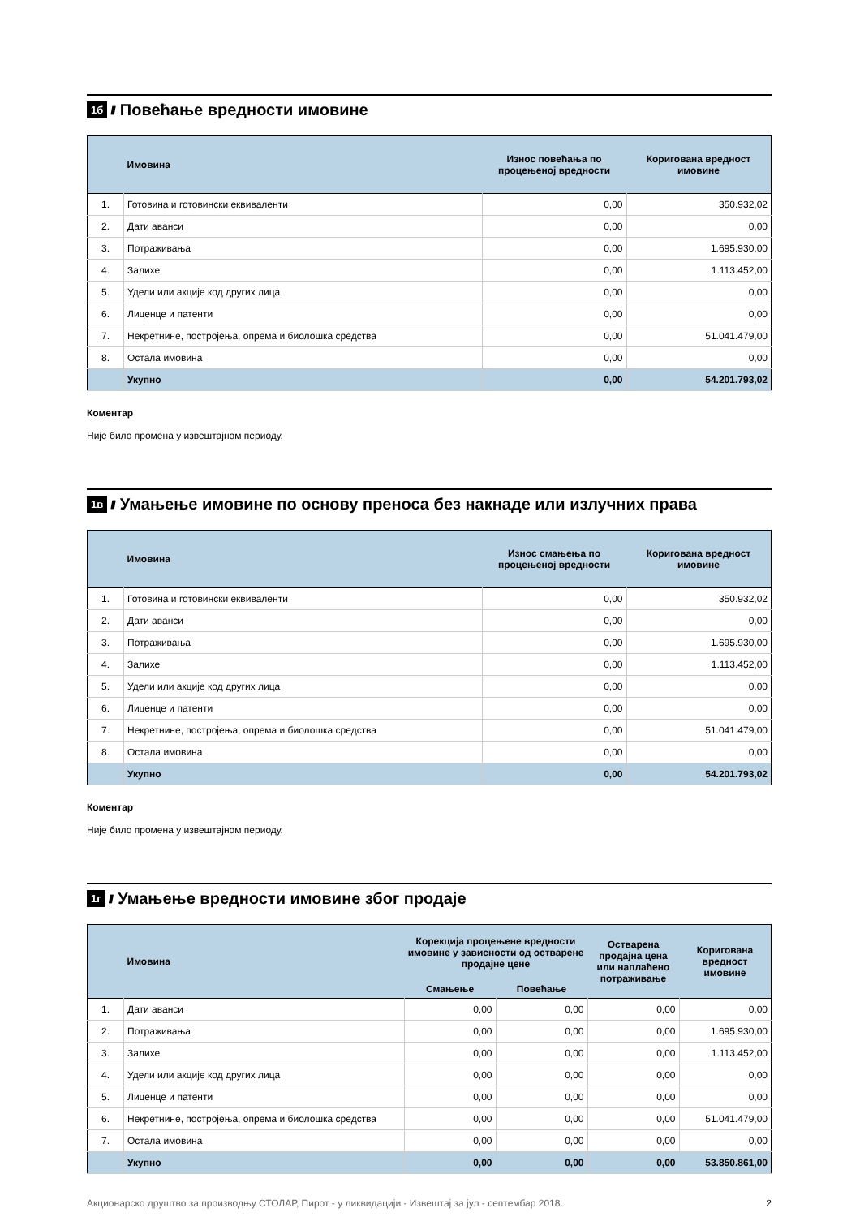1б //// Повећање вредности имовине
| | Имовина | Износ повећања по процењеној вредности | Коригована вредност имовине |
| --- | --- | --- | --- |
| 1. | Готовина и готовински еквиваленти | 0,00 | 350.932,02 |
| 2. | Дати аванси | 0,00 | 0,00 |
| 3. | Потраживања | 0,00 | 1.695.930,00 |
| 4. | Залихе | 0,00 | 1.113.452,00 |
| 5. | Удели или акције код других лица | 0,00 | 0,00 |
| 6. | Лиценце и патенти | 0,00 | 0,00 |
| 7. | Некретнине, постројења, опрема и биолошка средства | 0,00 | 51.041.479,00 |
| 8. | Остала имовина | 0,00 | 0,00 |
| | Укупно | 0,00 | 54.201.793,02 |
Коментар
Није било промена у извештајном периоду.
1в //// Умањење имовине по основу преноса без накнаде или излучних права
| | Имовина | Износ смањења по процењеној вредности | Коригована вредност имовине |
| --- | --- | --- | --- |
| 1. | Готовина и готовински еквиваленти | 0,00 | 350.932,02 |
| 2. | Дати аванси | 0,00 | 0,00 |
| 3. | Потраживања | 0,00 | 1.695.930,00 |
| 4. | Залихе | 0,00 | 1.113.452,00 |
| 5. | Удели или акције код других лица | 0,00 | 0,00 |
| 6. | Лиценце и патенти | 0,00 | 0,00 |
| 7. | Некретнине, постројења, опрема и биолошка средства | 0,00 | 51.041.479,00 |
| 8. | Остала имовина | 0,00 | 0,00 |
| | Укупно | 0,00 | 54.201.793,02 |
Коментар
Није било промена у извештајном периоду.
1г //// Умањење вредности имовине због продаје
| | Имовина | Корекција процењене вредности имовине у зависности од остварене продајне цене | | Остварена продајна цена или наплаћено потраживање | Коригована вредност имовине |
| --- | --- | --- | --- | --- | --- |
| | | Смањење | Повећање | | |
| 1. | Дати аванси | 0,00 | 0,00 | 0,00 | 0,00 |
| 2. | Потраживања | 0,00 | 0,00 | 0,00 | 1.695.930,00 |
| 3. | Залихе | 0,00 | 0,00 | 0,00 | 1.113.452,00 |
| 4. | Удели или акције код других лица | 0,00 | 0,00 | 0,00 | 0,00 |
| 5. | Лиценце и патенти | 0,00 | 0,00 | 0,00 | 0,00 |
| 6. | Некретнине, постројења, опрема и биолошка средства | 0,00 | 0,00 | 0,00 | 51.041.479,00 |
| 7. | Остала имовина | 0,00 | 0,00 | 0,00 | 0,00 |
| | Укупно | 0,00 | 0,00 | 0,00 | 53.850.861,00 |
Акционарско друштво за производњу СТОЛАР, Пирот - у ликвидацији - Извештај за јул - септембар 2018. 2